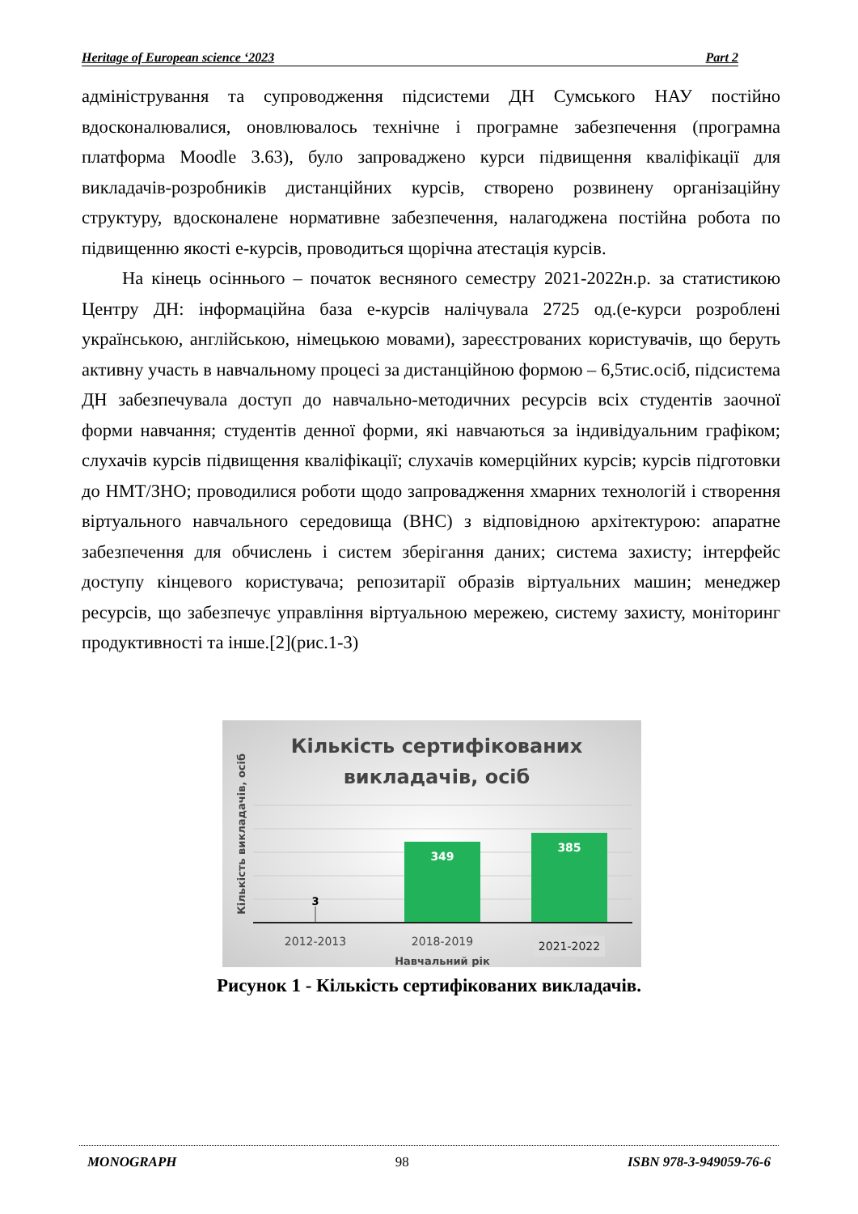Heritage of European science ‘2023 Part 2
адміністрування та супроводження підсистеми ДН Сумського НАУ постійно вдосконалювалися, оновлювалось технічне і програмне забезпечення (програмна платформа Moodle 3.63), було запроваджено курси підвищення кваліфікації для викладачів-розробників дистанційних курсів, створено розвинену організаційну структуру, вдосконалене нормативне забезпечення, налагоджена постійна робота по підвищенню якості е-курсів, проводиться щорічна атестація курсів.
На кінець осіннього – початок весняного семестру 2021-2022н.р. за статистикою Центру ДН: інформаційна база е-курсів налічувала 2725 од.(е-курси розроблені українською, англійською, німецькою мовами), зареєстрованих користувачів, що беруть активну участь в навчальному процесі за дистанційною формою – 6,5тис.осіб, підсистема ДН забезпечувала доступ до навчально-методичних ресурсів всіх студентів заочної форми навчання; студентів денної форми, які навчаються за індивідуальним графіком; слухачів курсів підвищення кваліфікації; слухачів комерційних курсів; курсів підготовки до НМТ/ЗНО; проводилися роботи щодо запровадження хмарних технологій і створення віртуального навчального середовища (ВНС) з відповідною архітектурою: апаратне забезпечення для обчислень і систем зберігання даних; система захисту; інтерфейс доступу кінцевого користувача; репозитарії образів віртуальних машин; менеджер ресурсів, що забезпечує управління віртуальною мережею, систему захисту, моніторинг продуктивності та інше.[2](рис.1-3)
Кількість сертифікованих
викладачів, осіб
Кількість викладачів, осіб
3
349
385
2012-2013
2018-2019
2021-2022
Навчальний рік
Рисунок 1 - Кількість сертифікованих викладачів.
MONOGRAPH 98 ISBN 978-3-949059-76-6